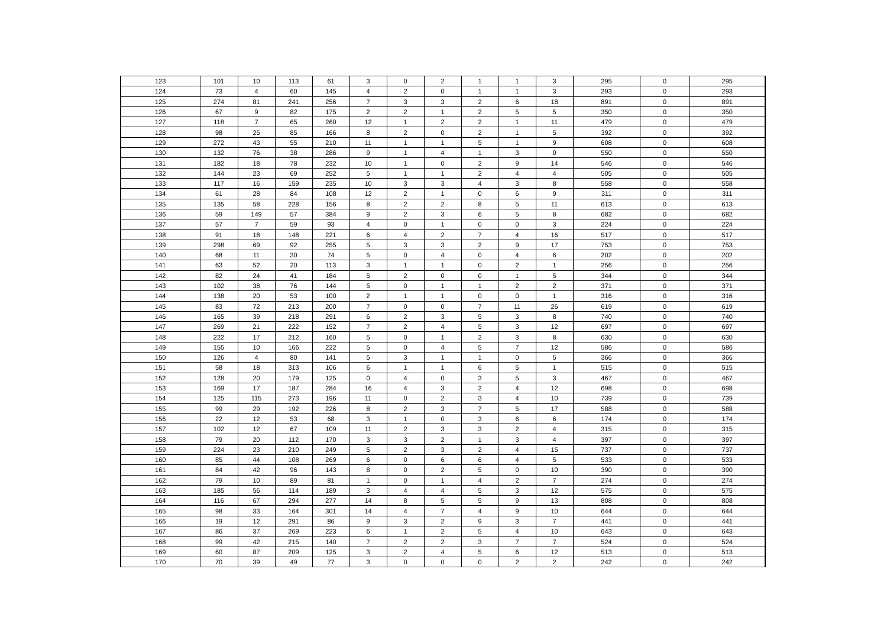| 123 | 101 | 10 | 113 | 61 | 3 | 0 | 2 | 1 | 1 | 3 | 295 | 0 | 295 |
| 124 | 73 | 4 | 60 | 145 | 4 | 2 | 0 | 1 | 1 | 3 | 293 | 0 | 293 |
| 125 | 274 | 81 | 241 | 256 | 7 | 3 | 3 | 2 | 6 | 18 | 891 | 0 | 891 |
| 126 | 67 | 9 | 82 | 175 | 2 | 2 | 1 | 2 | 5 | 5 | 350 | 0 | 350 |
| 127 | 118 | 7 | 65 | 260 | 12 | 1 | 2 | 2 | 1 | 11 | 479 | 0 | 479 |
| 128 | 98 | 25 | 85 | 166 | 8 | 2 | 0 | 2 | 1 | 5 | 392 | 0 | 392 |
| 129 | 272 | 43 | 55 | 210 | 11 | 1 | 1 | 5 | 1 | 9 | 608 | 0 | 608 |
| 130 | 132 | 76 | 38 | 286 | 9 | 1 | 4 | 1 | 3 | 0 | 550 | 0 | 550 |
| 131 | 182 | 18 | 78 | 232 | 10 | 1 | 0 | 2 | 9 | 14 | 546 | 0 | 546 |
| 132 | 144 | 23 | 69 | 252 | 5 | 1 | 1 | 2 | 4 | 4 | 505 | 0 | 505 |
| 133 | 117 | 16 | 159 | 235 | 10 | 3 | 3 | 4 | 3 | 8 | 558 | 0 | 558 |
| 134 | 61 | 28 | 84 | 108 | 12 | 2 | 1 | 0 | 6 | 9 | 311 | 0 | 311 |
| 135 | 135 | 58 | 228 | 156 | 8 | 2 | 2 | 8 | 5 | 11 | 613 | 0 | 613 |
| 136 | 59 | 149 | 57 | 384 | 9 | 2 | 3 | 6 | 5 | 8 | 682 | 0 | 682 |
| 137 | 57 | 7 | 59 | 93 | 4 | 0 | 1 | 0 | 0 | 3 | 224 | 0 | 224 |
| 138 | 91 | 18 | 148 | 221 | 6 | 4 | 2 | 7 | 4 | 16 | 517 | 0 | 517 |
| 139 | 298 | 69 | 92 | 255 | 5 | 3 | 3 | 2 | 9 | 17 | 753 | 0 | 753 |
| 140 | 68 | 11 | 30 | 74 | 5 | 0 | 4 | 0 | 4 | 6 | 202 | 0 | 202 |
| 141 | 63 | 52 | 20 | 113 | 3 | 1 | 1 | 0 | 2 | 1 | 256 | 0 | 256 |
| 142 | 82 | 24 | 41 | 184 | 5 | 2 | 0 | 0 | 1 | 5 | 344 | 0 | 344 |
| 143 | 102 | 38 | 76 | 144 | 5 | 0 | 1 | 1 | 2 | 2 | 371 | 0 | 371 |
| 144 | 138 | 20 | 53 | 100 | 2 | 1 | 1 | 0 | 0 | 1 | 316 | 0 | 316 |
| 145 | 83 | 72 | 213 | 200 | 7 | 0 | 0 | 7 | 11 | 26 | 619 | 0 | 619 |
| 146 | 165 | 39 | 218 | 291 | 6 | 2 | 3 | 5 | 3 | 8 | 740 | 0 | 740 |
| 147 | 269 | 21 | 222 | 152 | 7 | 2 | 4 | 5 | 3 | 12 | 697 | 0 | 697 |
| 148 | 222 | 17 | 212 | 160 | 5 | 0 | 1 | 2 | 3 | 8 | 630 | 0 | 630 |
| 149 | 155 | 10 | 166 | 222 | 5 | 0 | 4 | 5 | 7 | 12 | 586 | 0 | 586 |
| 150 | 126 | 4 | 80 | 141 | 5 | 3 | 1 | 1 | 0 | 5 | 366 | 0 | 366 |
| 151 | 58 | 18 | 313 | 106 | 6 | 1 | 1 | 6 | 5 | 1 | 515 | 0 | 515 |
| 152 | 128 | 20 | 179 | 125 | 0 | 4 | 0 | 3 | 5 | 3 | 467 | 0 | 467 |
| 153 | 169 | 17 | 187 | 284 | 16 | 4 | 3 | 2 | 4 | 12 | 698 | 0 | 698 |
| 154 | 125 | 115 | 273 | 196 | 11 | 0 | 2 | 3 | 4 | 10 | 739 | 0 | 739 |
| 155 | 99 | 29 | 192 | 226 | 8 | 2 | 3 | 7 | 5 | 17 | 588 | 0 | 588 |
| 156 | 22 | 12 | 53 | 68 | 3 | 1 | 0 | 3 | 6 | 6 | 174 | 0 | 174 |
| 157 | 102 | 12 | 67 | 109 | 11 | 2 | 3 | 3 | 2 | 4 | 315 | 0 | 315 |
| 158 | 79 | 20 | 112 | 170 | 3 | 3 | 2 | 1 | 3 | 4 | 397 | 0 | 397 |
| 159 | 224 | 23 | 210 | 249 | 5 | 2 | 3 | 2 | 4 | 15 | 737 | 0 | 737 |
| 160 | 85 | 44 | 108 | 269 | 6 | 0 | 6 | 6 | 4 | 5 | 533 | 0 | 533 |
| 161 | 84 | 42 | 96 | 143 | 8 | 0 | 2 | 5 | 0 | 10 | 390 | 0 | 390 |
| 162 | 79 | 10 | 89 | 81 | 1 | 0 | 1 | 4 | 2 | 7 | 274 | 0 | 274 |
| 163 | 185 | 56 | 114 | 189 | 3 | 4 | 4 | 5 | 3 | 12 | 575 | 0 | 575 |
| 164 | 116 | 67 | 294 | 277 | 14 | 8 | 5 | 5 | 9 | 13 | 808 | 0 | 808 |
| 165 | 98 | 33 | 164 | 301 | 14 | 4 | 7 | 4 | 9 | 10 | 644 | 0 | 644 |
| 166 | 19 | 12 | 291 | 86 | 9 | 3 | 2 | 9 | 3 | 7 | 441 | 0 | 441 |
| 167 | 86 | 37 | 269 | 223 | 6 | 1 | 2 | 5 | 4 | 10 | 643 | 0 | 643 |
| 168 | 99 | 42 | 215 | 140 | 7 | 2 | 2 | 3 | 7 | 7 | 524 | 0 | 524 |
| 169 | 60 | 87 | 209 | 125 | 3 | 2 | 4 | 5 | 6 | 12 | 513 | 0 | 513 |
| 170 | 70 | 39 | 49 | 77 | 3 | 0 | 0 | 0 | 2 | 2 | 242 | 0 | 242 |